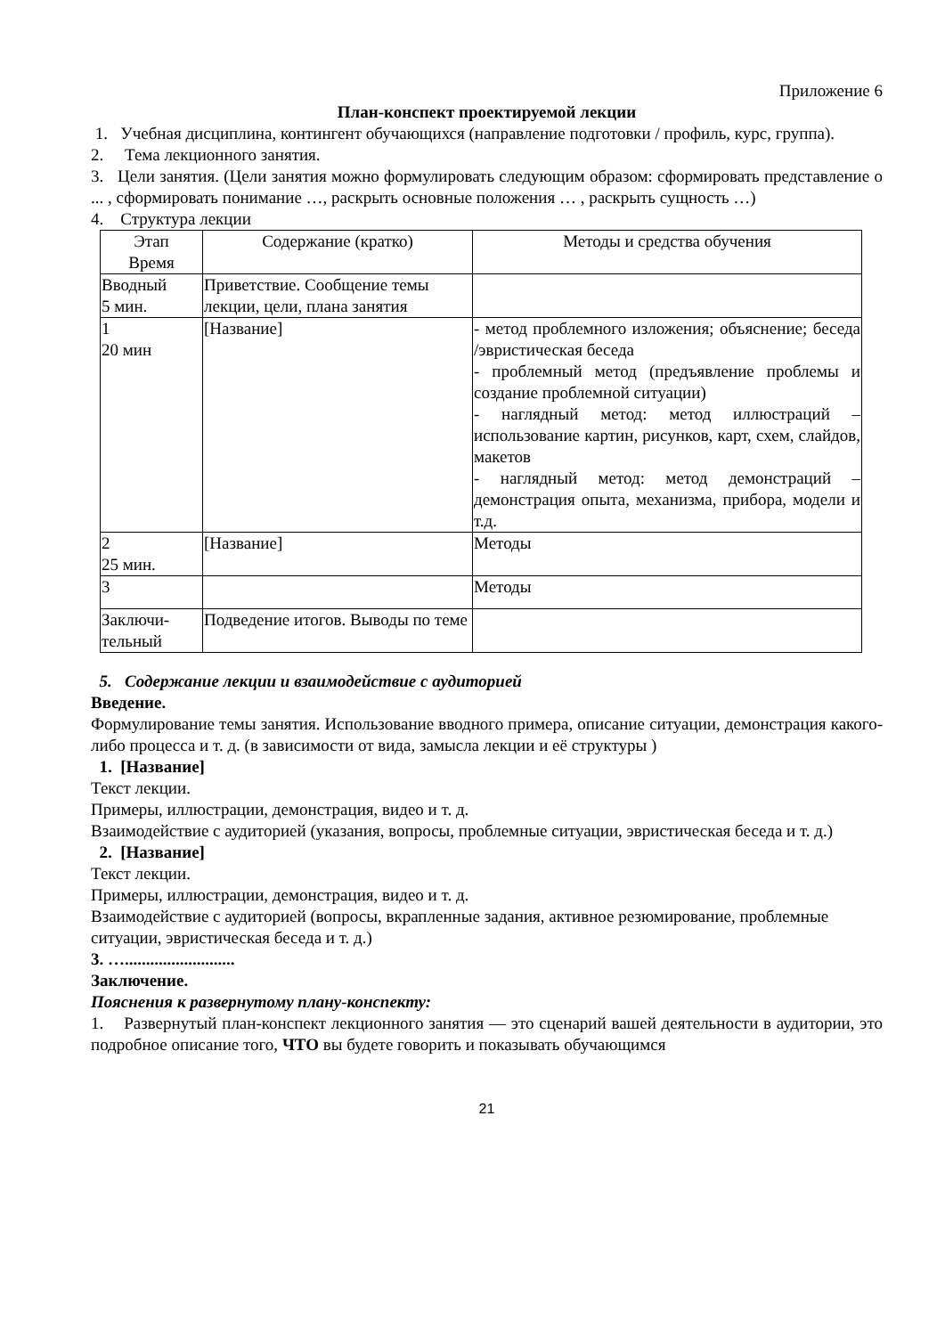Приложение 6
План-конспект проектируемой лекции
1. Учебная дисциплина, контингент обучающихся (направление подготовки / профиль, курс, группа).
2. Тема лекционного занятия.
3. Цели занятия. (Цели занятия можно формулировать следующим образом: сформировать представление о ... , сформировать понимание …, раскрыть основные положения … , раскрыть сущность …)
4. Структура лекции
| Этап Время | Содержание (кратко) | Методы и средства обучения |
| Вводный 5 мин. | Приветствие. Сообщение темы лекции, цели, плана занятия | |
| 1 20 мин | [Название] | - метод проблемного изложения; объяснение; беседа /эвристическая беседа - проблемный метод (предъявление проблемы и создание проблемной ситуации) - наглядный метод: метод иллюстраций – использование картин, рисунков, карт, схем, слайдов, макетов - наглядный метод: метод демонстраций – демонстрация опыта, механизма, прибора, модели и т.д. |
| 2 25 мин. | [Название] | Методы |
| 3 | | Методы |
| Заключи- тельный | Подведение итогов. Выводы по теме | |
5. Содержание лекции и взаимодействие с аудиторией
Введение.
Формулирование темы занятия. Использование вводного примера, описание ситуации, демонстрация какого-либо процесса и т. д. (в зависимости от вида, замысла лекции и её структуры )
1. [Название]
Текст лекции.
Примеры, иллюстрации, демонстрация, видео и т. д.
Взаимодействие с аудиторией (указания, вопросы, проблемные ситуации, эвристическая беседа и т. д.)
2. [Название]
Текст лекции.
Примеры, иллюстрации, демонстрация, видео и т. д.
Взаимодействие с аудиторией (вопросы, вкрапленные задания, активное резюмирование, проблемные ситуации, эвристическая беседа и т. д.)
3. …..........................
Заключение.
Пояснения к развернутому плану-конспекту:
1. Развернутый план-конспект лекционного занятия — это сценарий вашей деятельности в аудитории, это подробное описание того, ЧТО вы будете говорить и показывать обучающимся
21